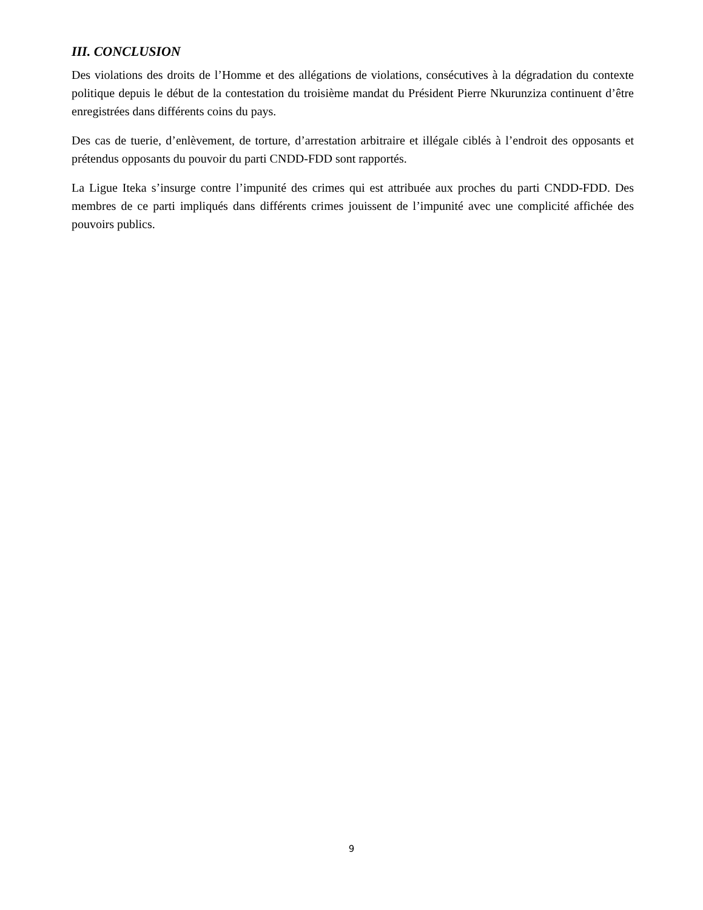III. CONCLUSION
Des violations des droits de l’Homme et des allégations de violations, consécutives à la dégradation du contexte politique depuis le début de la contestation du troisième mandat du Président Pierre Nkurunziza continuent d’être enregistrées dans différents coins du pays.
Des cas de tuerie, d’enlèvement, de torture, d’arrestation arbitraire et illégale ciblés à l’endroit des opposants et prétendus opposants du pouvoir du parti CNDD-FDD sont rapportés.
La Ligue Iteka s’insurge contre l’impunité des crimes qui est attribuée aux proches du parti CNDD-FDD. Des membres de ce parti impliqués dans différents crimes jouissent de l’impunité avec une complicité affichée des pouvoirs publics.
9